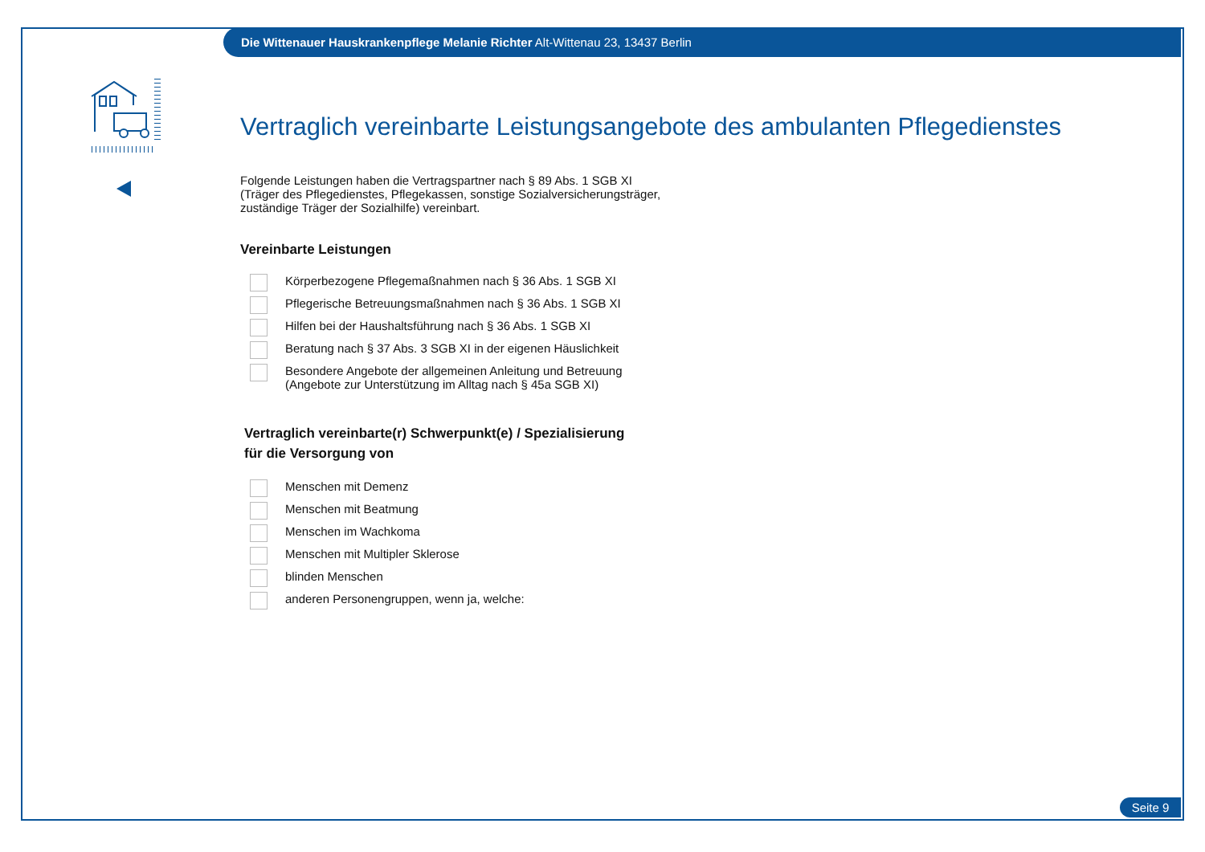Die Wittenauer Hauskrankenpflege Melanie Richter Alt-Wittenau 23, 13437 Berlin
Vertraglich vereinbarte Leistungsangebote des ambulanten Pflegedienstes
Folgende Leistungen haben die Vertragspartner nach § 89 Abs. 1 SGB XI
(Träger des Pflegedienstes, Pflegekassen, sonstige Sozialversicherungsträger,
zuständige Träger der Sozialhilfe) vereinbart.
Vereinbarte Leistungen
Körperbezogene Pflegemaßnahmen nach § 36 Abs. 1 SGB XI
Pflegerische Betreuungsmaßnahmen nach § 36 Abs. 1 SGB XI
Hilfen bei der Haushaltsführung nach § 36 Abs. 1 SGB XI
Beratung nach § 37 Abs. 3 SGB XI in der eigenen Häuslichkeit
Besondere Angebote der allgemeinen Anleitung und Betreuung
(Angebote zur Unterstützung im Alltag nach § 45a SGB XI)
Vertraglich vereinbarte(r) Schwerpunkt(e) / Spezialisierung
für die Versorgung von
Menschen mit Demenz
Menschen mit Beatmung
Menschen im Wachkoma
Menschen mit Multipler Sklerose
blinden Menschen
anderen Personengruppen, wenn ja, welche:
Seite 9